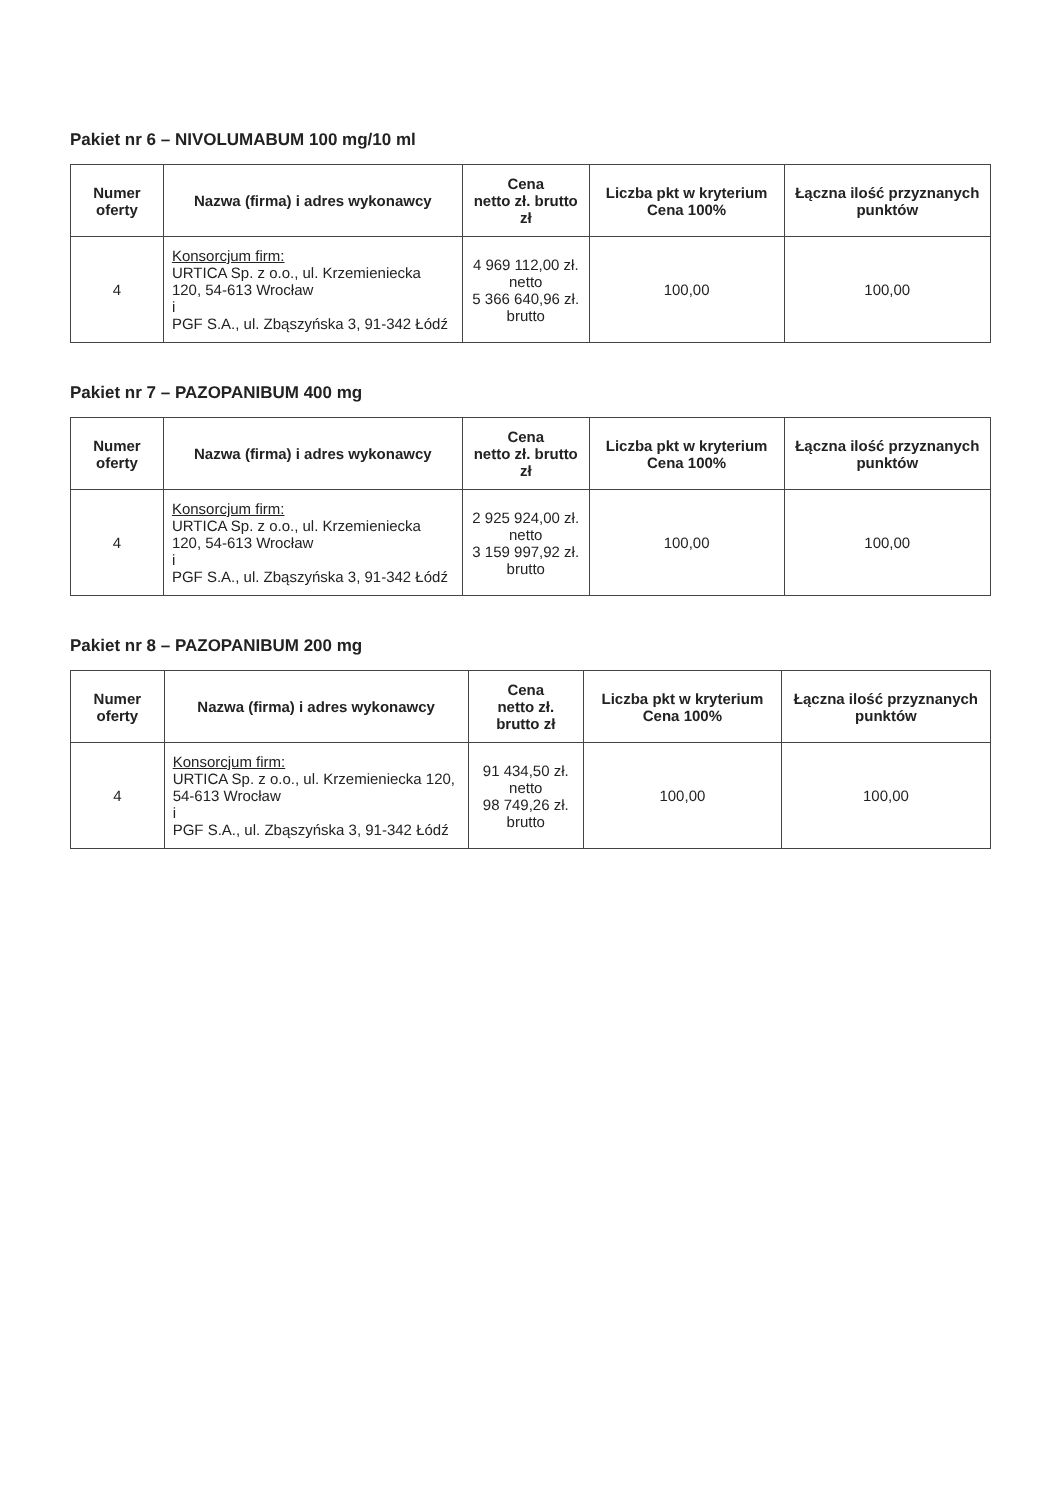Pakiet nr 6 – NIVOLUMABUM 100 mg/10 ml
| Numer oferty | Nazwa (firma) i adres wykonawcy | Cena netto zł. brutto zł | Liczba pkt w kryterium Cena 100% | Łączna ilość przyznanych punktów |
| --- | --- | --- | --- | --- |
| 4 | Konsorcjum firm: URTICA Sp. z o.o., ul. Krzemieniecka 120, 54-613 Wrocław i PGF S.A., ul. Zbąszyńska 3, 91-342 Łódź | 4 969 112,00 zł. netto 5 366 640,96 zł. brutto | 100,00 | 100,00 |
Pakiet nr 7 – PAZOPANIBUM 400 mg
| Numer oferty | Nazwa (firma) i adres wykonawcy | Cena netto zł. brutto zł | Liczba pkt w kryterium Cena 100% | Łączna ilość przyznanych punktów |
| --- | --- | --- | --- | --- |
| 4 | Konsorcjum firm: URTICA Sp. z o.o., ul. Krzemieniecka 120, 54-613 Wrocław i PGF S.A., ul. Zbąszyńska 3, 91-342 Łódź | 2 925 924,00 zł. netto 3 159 997,92 zł. brutto | 100,00 | 100,00 |
Pakiet nr 8 – PAZOPANIBUM 200 mg
| Numer oferty | Nazwa (firma) i adres wykonawcy | Cena netto zł. brutto zł | Liczba pkt w kryterium Cena 100% | Łączna ilość przyznanych punktów |
| --- | --- | --- | --- | --- |
| 4 | Konsorcjum firm: URTICA Sp. z o.o., ul. Krzemieniecka 120, 54-613 Wrocław i PGF S.A., ul. Zbąszyńska 3, 91-342 Łódź | 91 434,50 zł. netto 98 749,26 zł. brutto | 100,00 | 100,00 |